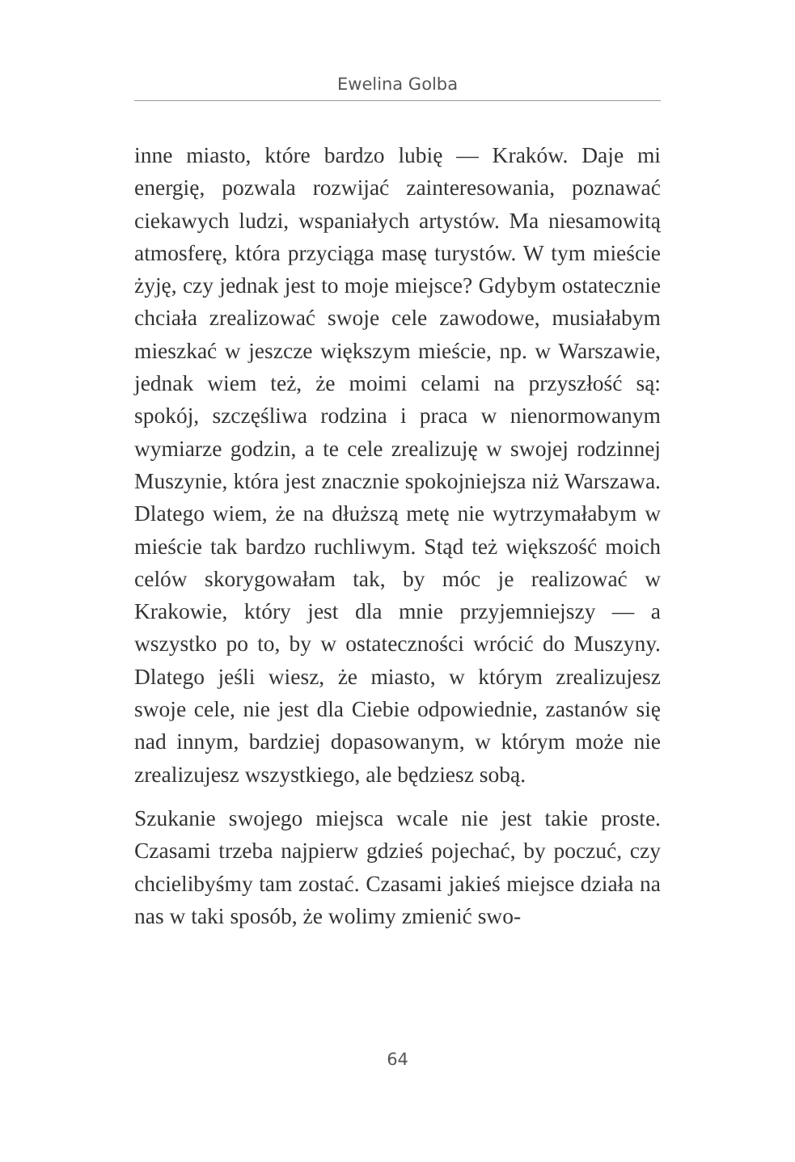Ewelina Golba
inne miasto, które bardzo lubię — Kraków. Daje mi energię, pozwala rozwijać zainteresowania, poznawać ciekawych ludzi, wspaniałych artystów. Ma niesamowitą atmosferę, która przyciąga masę turystów. W tym mieście żyję, czy jednak jest to moje miejsce? Gdybym ostatecznie chciała zrealizować swoje cele zawodowe, musiałabym mieszkać w jeszcze większym mieście, np. w Warszawie, jednak wiem też, że moimi celami na przyszłość są: spokój, szczęśliwa rodzina i praca w nienormowanym wymiarze godzin, a te cele zrealizuję w swojej rodzinnej Muszynie, która jest znacznie spokojniejsza niż Warszawa. Dlatego wiem, że na dłuższą metę nie wytrzymałabym w mieście tak bardzo ruchliwym. Stąd też większość moich celów skorygowałam tak, by móc je realizować w Krakowie, który jest dla mnie przyjemniejszy — a wszystko po to, by w ostateczności wrócić do Muszyny. Dlatego jeśli wiesz, że miasto, w którym zrealizujesz swoje cele, nie jest dla Ciebie odpowiednie, zastanów się nad innym, bardziej dopasowanym, w którym może nie zrealizujesz wszystkiego, ale będziesz sobą.
Szukanie swojego miejsca wcale nie jest takie proste. Czasami trzeba najpierw gdzieś pojechać, by poczuć, czy chcielibyśmy tam zostać. Czasami jakieś miejsce działa na nas w taki sposób, że wolimy zmienić swo-
64